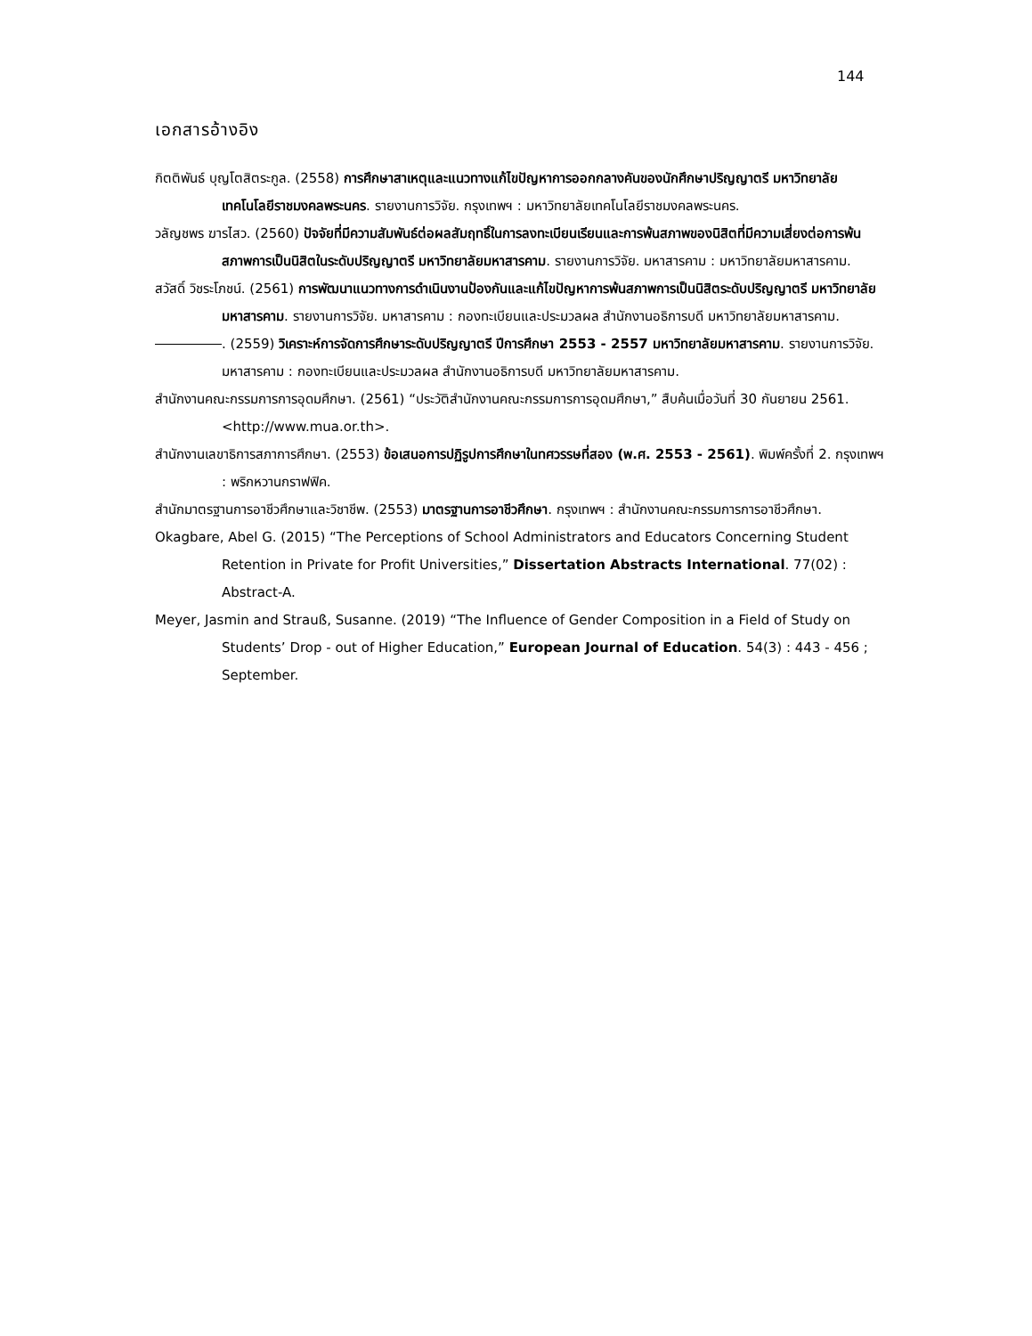144
เอกสารอ้างอิง
กิตติพันธ์ บุญโตสิตระกูล. (2558) การศึกษาสาเหตุและแนวทางแก้ไขปัญหาการออกกลางคันของนักศึกษาปริญญาตรี มหาวิทยาลัยเทคโนโลยีราชมงคลพระนคร. รายงานการวิจัย. กรุงเทพฯ : มหาวิทยาลัยเทคโนโลยีราชมงคลพระนคร.
วลัญชพร ฆารไสว. (2560) ปัจจัยที่มีความสัมพันธ์ต่อผลสัมฤทธิ์ในการลงทะเบียนเรียนและการพ้นสภาพของนิสิตที่มีความเสี่ยงต่อการพ้นสภาพการเป็นนิสิตในระดับปริญญาตรี มหาวิทยาลัยมหาสารคาม. รายงานการวิจัย. มหาสารคาม : มหาวิทยาลัยมหาสารคาม.
สวัสดิ์ วิชระโภชน์. (2561) การพัฒนาแนวทางการดำเนินงานป้องกันและแก้ไขปัญหาการพ้นสภาพการเป็นนิสิตระดับปริญญาตรี มหาวิทยาลัยมหาสารคาม. รายงานการวิจัย. มหาสารคาม : กองทะเบียนและประมวลผล สำนักงานอธิการบดี มหาวิทยาลัยมหาสารคาม.
. (2559) วิเคราะห์การจัดการศึกษาระดับปริญญาตรี ปีการศึกษา 2553 - 2557 มหาวิทยาลัยมหาสารคาม. รายงานการวิจัย. มหาสารคาม : กองทะเบียนและประมวลผล สำนักงานอธิการบดี มหาวิทยาลัยมหาสารคาม.
สำนักงานคณะกรรมการการอุดมศึกษา. (2561) “ประวัติสำนักงานคณะกรรมการการอุดมศึกษา,” สืบค้นเมื่อวันที่ 30 กันยายน 2561. <http://www.mua.or.th>.
สำนักงานเลขาธิการสภาการศึกษา. (2553) ข้อเสนอการปฏิรูปการศึกษาในทศวรรษที่สอง (พ.ศ. 2553 - 2561). พิมพ์ครั้งที่ 2. กรุงเทพฯ : พริกหวานกราฟฟิค.
สำนักมาตรฐานการอาชีวศึกษาและวิชาชีพ. (2553) มาตรฐานการอาชีวศึกษา. กรุงเทพฯ : สำนักงานคณะกรรมการการอาชีวศึกษา.
Okagbare, Abel G. (2015) “The Perceptions of School Administrators and Educators Concerning Student Retention in Private for Profit Universities,” Dissertation Abstracts International. 77(02) : Abstract-A.
Meyer, Jasmin and Strauß, Susanne. (2019) “The Influence of Gender Composition in a Field of Study on Students’ Drop - out of Higher Education,” European Journal of Education. 54(3) : 443 - 456 ; September.